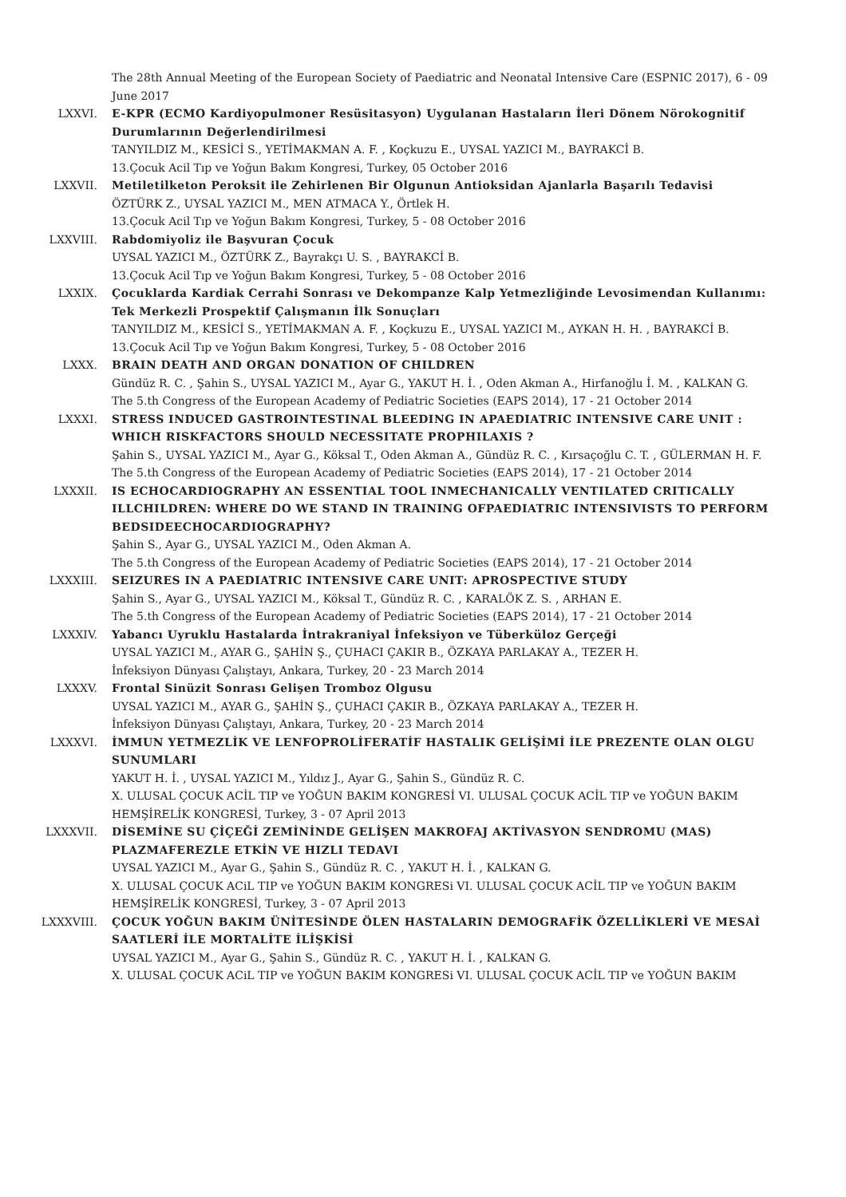The 28th Annual Meeting of the European Society of Paediatric and Neonatal Intensive Care (ESPNIC 2017), 6 - 09 June 2017
LXXVI. E-KPR (ECMO Kardiyopulmoner Resüsitasyon) Uygulanan Hastaların İleri Dönem Nörokognitif Durumlarının Değerlendirilmesi
TANYILDIZ M., KESİCİ S., YETİMAKMAN A. F. , Koçkuzu E., UYSAL YAZICI M., BAYRAKCİ B.
13.Çocuk Acil Tıp ve Yoğun Bakım Kongresi, Turkey, 05 October 2016
LXXVII. Metiletilketon Peroksit ile Zehirlenen Bir Olgunun Antioksidan Ajanlarla Başarılı Tedavisi
ÖZTÜRK Z., UYSAL YAZICI M., MEN ATMACA Y., Örtlek H.
13.Çocuk Acil Tıp ve Yoğun Bakım Kongresi, Turkey, 5 - 08 October 2016
LXXVIII. Rabdomiyoliz ile Başvuran Çocuk
UYSAL YAZICI M., ÖZTÜRK Z., Bayrakçı U. S. , BAYRAKCİ B.
13.Çocuk Acil Tıp ve Yoğun Bakım Kongresi, Turkey, 5 - 08 October 2016
LXXIX. Çocuklarda Kardiak Cerrahi Sonrası ve Dekompanze Kalp Yetmezliğinde Levosimendan Kullanımı: Tek Merkezli Prospektif Çalışmanın İlk Sonuçları
TANYILDIZ M., KESİCİ S., YETİMAKMAN A. F. , Koçkuzu E., UYSAL YAZICI M., AYKAN H. H. , BAYRAKCİ B.
13.Çocuk Acil Tıp ve Yoğun Bakım Kongresi, Turkey, 5 - 08 October 2016
LXXX. BRAIN DEATH AND ORGAN DONATION OF CHILDREN
Gündüz R. C. , Şahin S., UYSAL YAZICI M., Ayar G., YAKUT H. İ. , Oden Akman A., Hirfanoğlu İ. M. , KALKAN G.
The 5.th Congress of the European Academy of Pediatric Societies (EAPS 2014), 17 - 21 October 2014
LXXXI. STRESS INDUCED GASTROINTESTINAL BLEEDING IN APAEDIATRIC INTENSIVE CARE UNIT : WHICH RISKFACTORS SHOULD NECESSITATE PROPHILAXIS ?
Şahin S., UYSAL YAZICI M., Ayar G., Köksal T., Oden Akman A., Gündüz R. C. , Kırsaçoğlu C. T. , GÜLERMAN H. F.
The 5.th Congress of the European Academy of Pediatric Societies (EAPS 2014), 17 - 21 October 2014
LXXXII. IS ECHOCARDIOGRAPHY AN ESSENTIAL TOOL INMECHANICALLY VENTILATED CRITICALLY ILLCHILDREN: WHERE DO WE STAND IN TRAINING OFPAEDIATRIC INTENSIVISTS TO PERFORM BEDSIDEECHOCARDIOGRAPHY?
Şahin S., Ayar G., UYSAL YAZICI M., Oden Akman A.
The 5.th Congress of the European Academy of Pediatric Societies (EAPS 2014), 17 - 21 October 2014
LXXXIII. SEIZURES IN A PAEDIATRIC INTENSIVE CARE UNIT: APROSPECTIVE STUDY
Şahin S., Ayar G., UYSAL YAZICI M., Köksal T., Gündüz R. C. , KARALÖK Z. S. , ARHAN E.
The 5.th Congress of the European Academy of Pediatric Societies (EAPS 2014), 17 - 21 October 2014
LXXXIV. Yabancı Uyruklu Hastalarda İntrakraniyal İnfeksiyon ve Tüberküloz Gerçeği
UYSAL YAZICI M., AYAR G., ŞAHİN Ş., ÇUHACI ÇAKIR B., ÖZKAYA PARLAKAY A., TEZER H.
İnfeksiyon Dünyası Çalıştayı, Ankara, Turkey, 20 - 23 March 2014
LXXXV. Frontal Sinüzit Sonrası Gelişen Tromboz Olgusu
UYSAL YAZICI M., AYAR G., ŞAHİN Ş., ÇUHACI ÇAKIR B., ÖZKAYA PARLAKAY A., TEZER H.
İnfeksiyon Dünyası Çalıştayı, Ankara, Turkey, 20 - 23 March 2014
LXXXVI. İMMUN YETMEZLİK VE LENFOPROLİFERATİF HASTALIK GELİŞİMİ İLE PREZENTE OLAN OLGU SUNUMLARI
YAKUT H. İ. , UYSAL YAZICI M., Yıldız J., Ayar G., Şahin S., Gündüz R. C.
X. ULUSAL ÇOCUK ACİL TIP ve YOĞUN BAKIM KONGRESİ VI. ULUSAL ÇOCUK ACİL TIP ve YOĞUN BAKIM HEMŞİRELİK KONGRESİ, Turkey, 3 - 07 April 2013
LXXXVII. DİSEMİNE SU ÇİÇEĞİ ZEMİNİNDE GELİŞEN MAKROFAJ AKTİVASYON SENDROMU (MAS) PLAZMAFEREZLE ETKİN VE HIZLI TEDAVI
UYSAL YAZICI M., Ayar G., Şahin S., Gündüz R. C. , YAKUT H. İ. , KALKAN G.
X. ULUSAL ÇOCUK ACiL TIP ve YOĞUN BAKIM KONGRESi VI. ULUSAL ÇOCUK ACİL TIP ve YOĞUN BAKIM HEMŞİRELİK KONGRESİ, Turkey, 3 - 07 April 2013
LXXXVIII. ÇOCUK YOĞUN BAKIM ÜNİTESİNDE ÖLEN HASTALARIN DEMOGRAFİK ÖZELLİKLERİ VE MESAİ SAATLERİ İLE MORTALİTE İLİŞKİSİ
UYSAL YAZICI M., Ayar G., Şahin S., Gündüz R. C. , YAKUT H. İ. , KALKAN G.
X. ULUSAL ÇOCUK ACiL TIP ve YOĞUN BAKIM KONGRESi VI. ULUSAL ÇOCUK ACİL TIP ve YOĞUN BAKIM